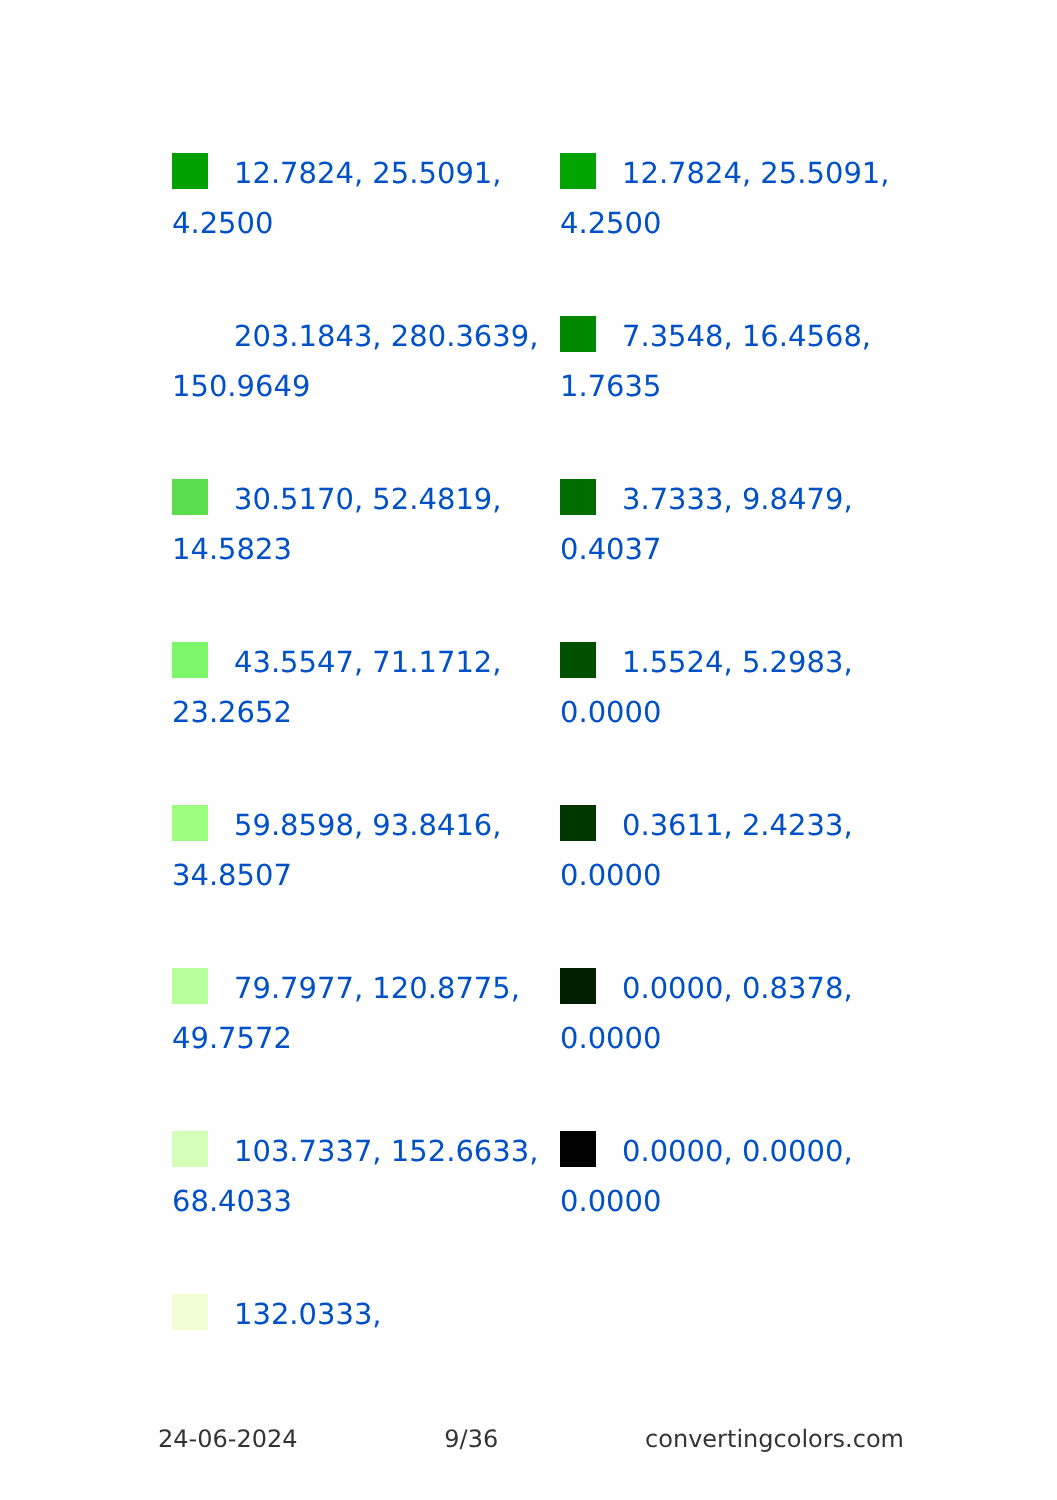12.7824, 25.5091, 4.2500
12.7824, 25.5091, 4.2500
203.1843, 280.3639, 150.9649
7.3548, 16.4568, 1.7635
30.5170, 52.4819, 14.5823
3.7333, 9.8479, 0.4037
43.5547, 71.1712, 23.2652
1.5524, 5.2983, 0.0000
59.8598, 93.8416, 34.8507
0.3611, 2.4233, 0.0000
79.7977, 120.8775, 49.7572
0.0000, 0.8378, 0.0000
103.7337, 152.6633, 68.4033
0.0000, 0.0000, 0.0000
132.0333,
24-06-2024 9/36 convertingcolors.com